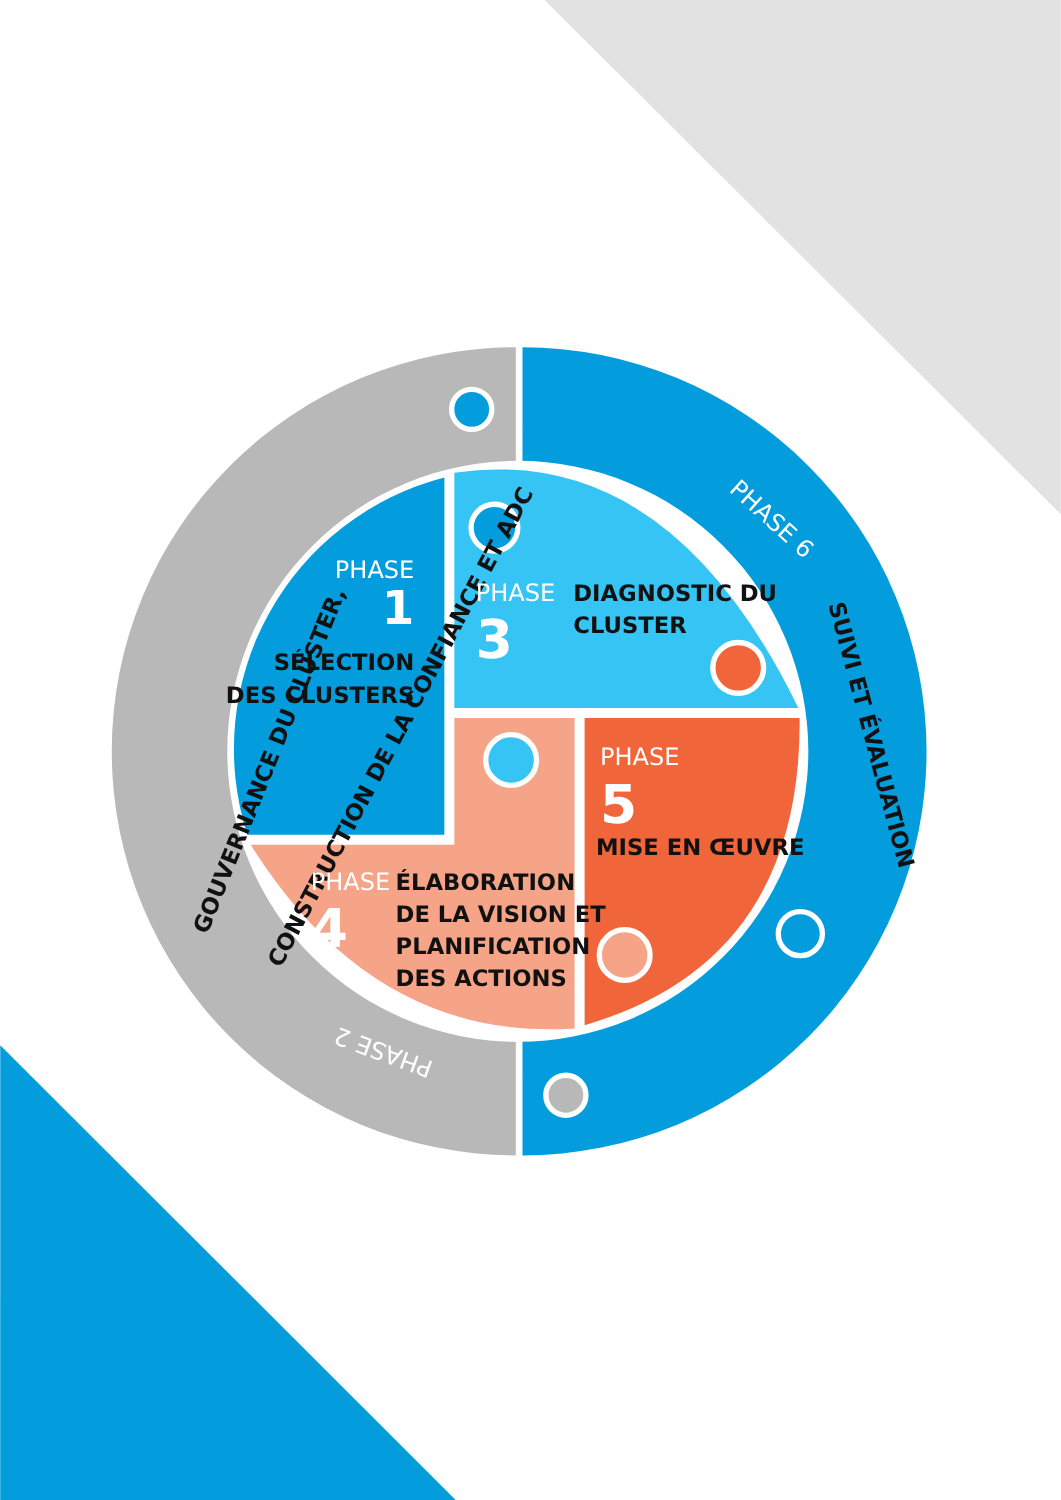GOUVERNANCE DU CLUSTER,
CONSTRUCTION DE LA CONFIANCE ET ADC
PHASE
1
SÉLECTION
DES CLUSTERS
PHASE 2
PHASE
3
DIAGNOSTIC DU
CLUSTER
PHASE
4
ÉLABORATION
DE LA VISION ET
PLANIFICATION
DES ACTIONS
PHASE
5
MISE EN ŒUVRE
PHASE 6
SUIVI ET ÉVALUATION